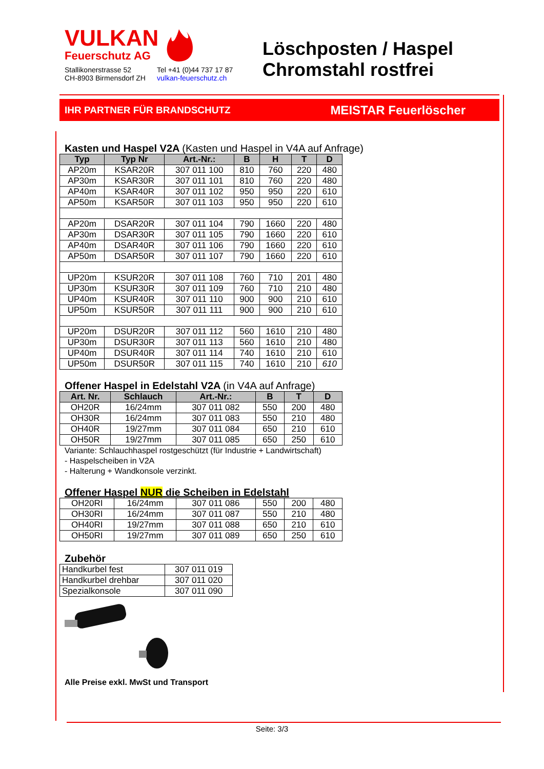VULKAN
Feuerschutz AG
Stallikonerstrasse 52
CH-8903 Birmensdorf ZH
Tel +41 (0)44 737 17 87
vulkan-feuerschutz.ch
Löschposten / Haspel
Chromstahl rostfrei
IHR PARTNER FÜR BRANDSCHUTZ MEISTAR Feuerlöscher
Kasten und Haspel V2A (Kasten und Haspel in V4A auf Anfrage)
| Typ | Typ Nr | Art.-Nr.: | B | H | T | D |
| --- | --- | --- | --- | --- | --- | --- |
| AP20m | KSAR20R | 307 011 100 | 810 | 760 | 220 | 480 |
| AP30m | KSAR30R | 307 011 101 | 810 | 760 | 220 | 480 |
| AP40m | KSAR40R | 307 011 102 | 950 | 950 | 220 | 610 |
| AP50m | KSAR50R | 307 011 103 | 950 | 950 | 220 | 610 |
| AP20m | DSAR20R | 307 011 104 | 790 | 1660 | 220 | 480 |
| AP30m | DSAR30R | 307 011 105 | 790 | 1660 | 220 | 610 |
| AP40m | DSAR40R | 307 011 106 | 790 | 1660 | 220 | 610 |
| AP50m | DSAR50R | 307 011 107 | 790 | 1660 | 220 | 610 |
| UP20m | KSUR20R | 307 011 108 | 760 | 710 | 201 | 480 |
| UP30m | KSUR30R | 307 011 109 | 760 | 710 | 210 | 480 |
| UP40m | KSUR40R | 307 011 110 | 900 | 900 | 210 | 610 |
| UP50m | KSUR50R | 307 011 111 | 900 | 900 | 210 | 610 |
| UP20m | DSUR20R | 307 011 112 | 560 | 1610 | 210 | 480 |
| UP30m | DSUR30R | 307 011 113 | 560 | 1610 | 210 | 480 |
| UP40m | DSUR40R | 307 011 114 | 740 | 1610 | 210 | 610 |
| UP50m | DSUR50R | 307 011 115 | 740 | 1610 | 210 | 610 |
Offener Haspel in Edelstahl V2A (in V4A auf Anfrage)
| Art. Nr. | Schlauch | Art.-Nr.: | B | T | D |
| --- | --- | --- | --- | --- | --- |
| OH20R | 16/24mm | 307 011 082 | 550 | 200 | 480 |
| OH30R | 16/24mm | 307 011 083 | 550 | 210 | 480 |
| OH40R | 19/27mm | 307 011 084 | 650 | 210 | 610 |
| OH50R | 19/27mm | 307 011 085 | 650 | 250 | 610 |
Variante: Schlauchhaspel rostgeschützt (für Industrie + Landwirtschaft)
- Haspelscheiben in V2A
- Halterung + Wandkonsole verzinkt.
Offener Haspel NUR die Scheiben in Edelstahl
| OH20RI | 16/24mm | 307 011 086 | 550 | 200 | 480 |
| OH30RI | 16/24mm | 307 011 087 | 550 | 210 | 480 |
| OH40RI | 19/27mm | 307 011 088 | 650 | 210 | 610 |
| OH50RI | 19/27mm | 307 011 089 | 650 | 250 | 610 |
Zubehör
| Handkurbel fest | 307 011 019 |
| Handkurbel drehbar | 307 011 020 |
| Spezialkonsole | 307 011 090 |
Alle Preise exkl. MwSt und Transport
Seite: 3/3